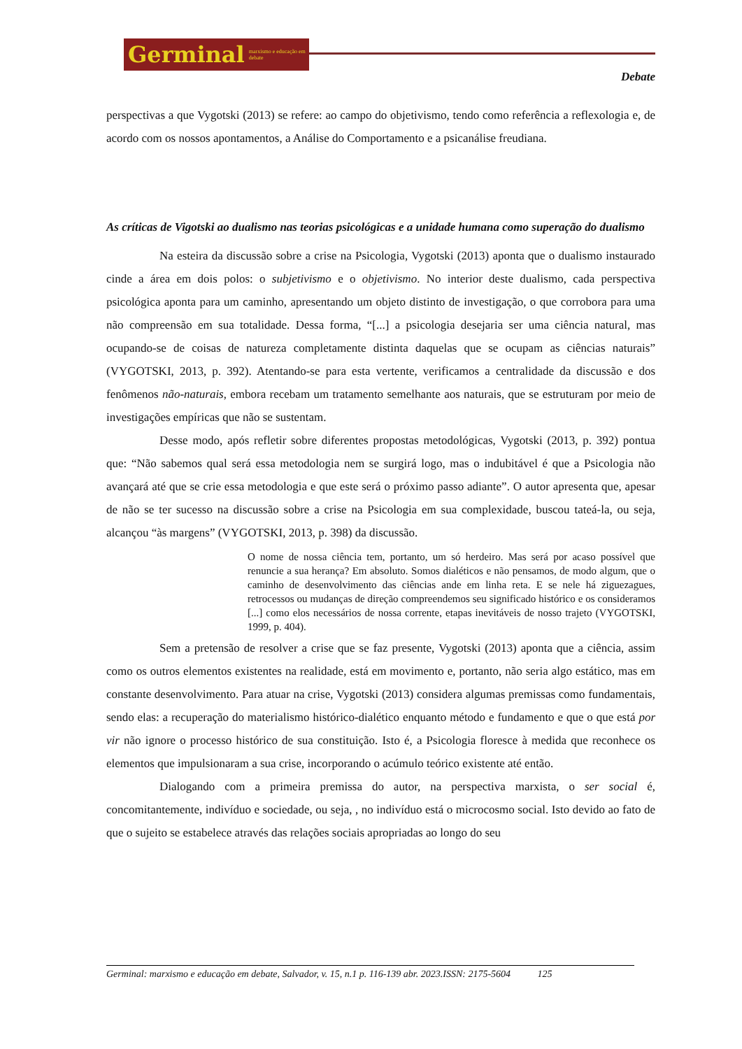Germinal marxismo e educação em debate
Debate
perspectivas a que Vygotski (2013) se refere: ao campo do objetivismo, tendo como referência a reflexologia e, de acordo com os nossos apontamentos, a Análise do Comportamento e a psicanálise freudiana.
As críticas de Vigotski ao dualismo nas teorias psicológicas e a unidade humana como superação do dualismo
Na esteira da discussão sobre a crise na Psicologia, Vygotski (2013) aponta que o dualismo instaurado cinde a área em dois polos: o subjetivismo e o objetivismo. No interior deste dualismo, cada perspectiva psicológica aponta para um caminho, apresentando um objeto distinto de investigação, o que corrobora para uma não compreensão em sua totalidade. Dessa forma, “[...] a psicologia desejaria ser uma ciência natural, mas ocupando-se de coisas de natureza completamente distinta daquelas que se ocupam as ciências naturais” (VYGOTSKI, 2013, p. 392). Atentando-se para esta vertente, verificamos a centralidade da discussão e dos fenômenos não-naturais, embora recebam um tratamento semelhante aos naturais, que se estruturam por meio de investigações empíricas que não se sustentam.
Desse modo, após refletir sobre diferentes propostas metodológicas, Vygotski (2013, p. 392) pontua que: “Não sabemos qual será essa metodologia nem se surgirá logo, mas o indubitável é que a Psicologia não avançará até que se crie essa metodologia e que este será o próximo passo adiante”. O autor apresenta que, apesar de não se ter sucesso na discussão sobre a crise na Psicologia em sua complexidade, buscou tateá-la, ou seja, alcançou “às margens” (VYGOTSKI, 2013, p. 398) da discussão.
O nome de nossa ciência tem, portanto, um só herdeiro. Mas será por acaso possível que renuncie a sua herança? Em absoluto. Somos dialéticos e não pensamos, de modo algum, que o caminho de desenvolvimento das ciências ande em linha reta. E se nele há ziguezagues, retrocessos ou mudanças de direção compreendemos seu significado histórico e os consideramos [...] como elos necessários de nossa corrente, etapas inevitáveis de nosso trajeto (VYGOTSKI, 1999, p. 404).
Sem a pretensão de resolver a crise que se faz presente, Vygotski (2013) aponta que a ciência, assim como os outros elementos existentes na realidade, está em movimento e, portanto, não seria algo estático, mas em constante desenvolvimento. Para atuar na crise, Vygotski (2013) considera algumas premissas como fundamentais, sendo elas: a recuperação do materialismo histórico-dialético enquanto método e fundamento e que o que está por vir não ignore o processo histórico de sua constituição. Isto é, a Psicologia floresce à medida que reconhece os elementos que impulsionaram a sua crise, incorporando o acúmulo teórico existente até então.
Dialogando com a primeira premissa do autor, na perspectiva marxista, o ser social é, concomitantemente, indivíduo e sociedade, ou seja, , no indivíduo está o microcosmo social. Isto devido ao fato de que o sujeito se estabelece através das relações sociais apropriadas ao longo do seu
Germinal: marxismo e educação em debate, Salvador, v. 15, n.1 p. 116-139 abr. 2023.ISSN: 2175-5604 125